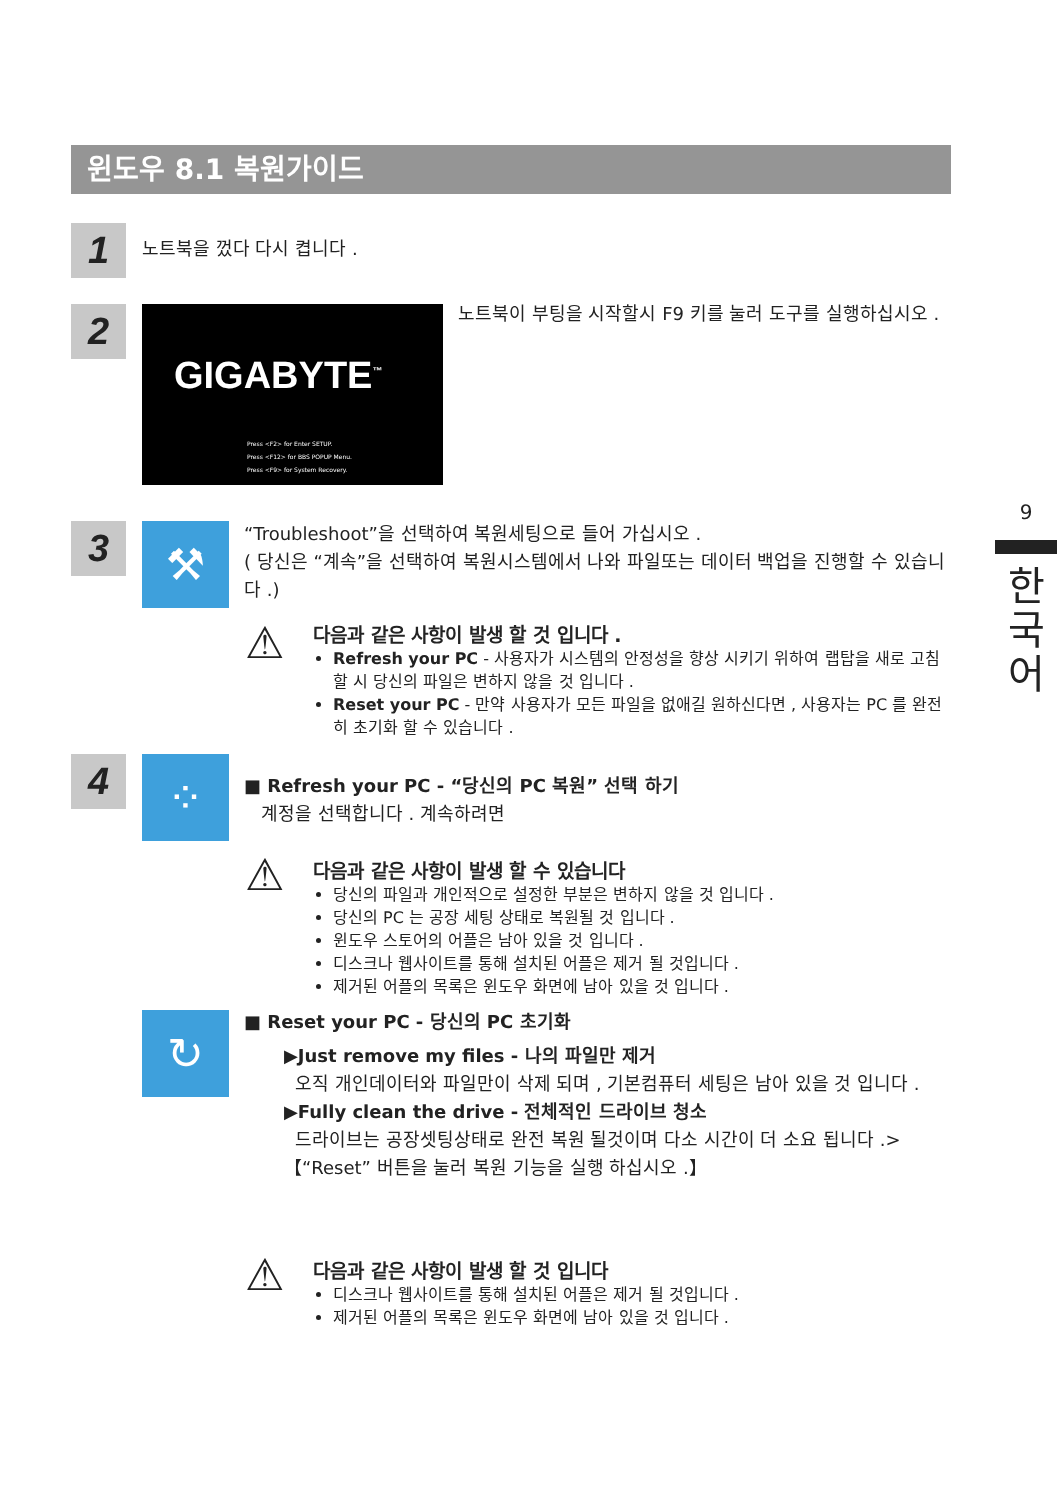윈도우 8.1 복원가이드
1 노트북을 껐다 다시 켭니다 .
2
GIGABYTE<sup>™</sup>
Press <F2> for Enter SETUP.
Press <F12> for BBS POPUP Menu.
Press <F9> for System Recovery.
노트북이 부팅을 시작할시 F9 키를 눌러 도구를 실행하십시오 .
9
한
국
어
3 ⚒
“Troubleshoot”을 선택하여 복원세팅으로 들어 가십시오 .
( 당신은 “계속”을 선택하여 복원시스템에서 나와 파일또는 데이터 백업을 진행할 수 있습니다 .)
⚠
다음과 같은 사항이 발생 할 것 입니다 .
Refresh your PC - 사용자가 시스템의 안정성을 향상 시키기 위하여 랩탑을 새로 고침 할 시 당신의 파일은 변하지 않을 것 입니다 .
Reset your PC - 만약 사용자가 모든 파일을 없애길 원하신다면 , 사용자는 PC 를 완전히 초기화 할 수 있습니다 .
4 ⁘
■ Refresh your PC - “당신의 PC 복원” 선택 하기
계정을 선택합니다 . 계속하려면
⚠
다음과 같은 사항이 발생 할 수 있습니다
당신의 파일과 개인적으로 설정한 부분은 변하지 않을 것 입니다 .
당신의 PC 는 공장 세팅 상태로 복원될 것 입니다 .
윈도우 스토어의 어플은 남아 있을 것 입니다 .
디스크나 웹사이트를 통해 설치된 어플은 제거 될 것입니다 .
제거된 어플의 목록은 윈도우 화면에 남아 있을 것 입니다 .
↻
■ Reset your PC - 당신의 PC 초기화
▶Just remove my files - 나의 파일만 제거
오직 개인데이터와 파일만이 삭제 되며 , 기본컴퓨터 세팅은 남아 있을 것 입니다 .
▶Fully clean the drive - 전체적인 드라이브 청소
드라이브는 공장셋팅상태로 완전 복원 될것이며 다소 시간이 더 소요 됩니다 .>【“Reset” 버튼을 눌러 복원 기능을 실행 하십시오 .】
⚠
다음과 같은 사항이 발생 할 것 입니다
디스크나 웹사이트를 통해 설치된 어플은 제거 될 것입니다 .
제거된 어플의 목록은 윈도우 화면에 남아 있을 것 입니다 .